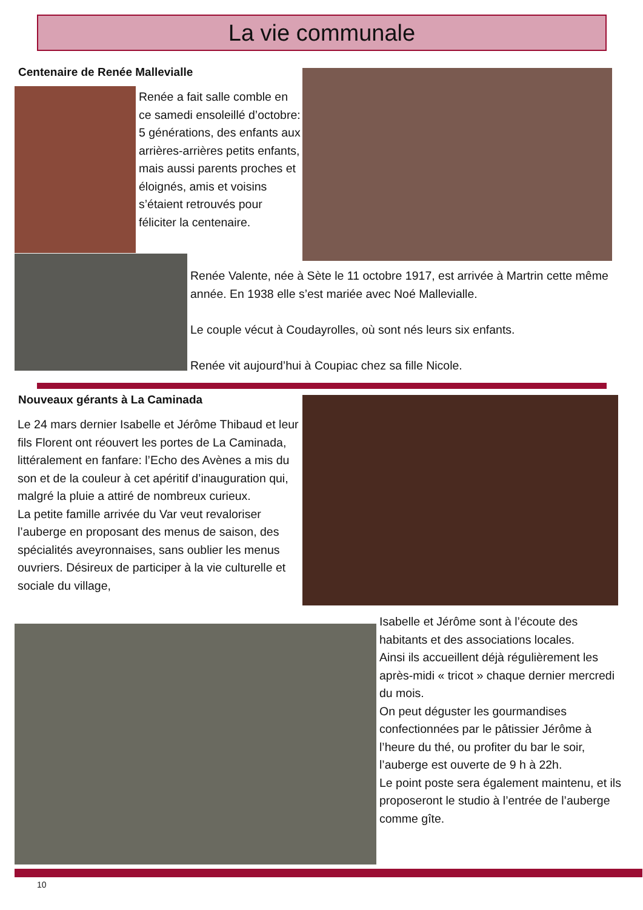La vie communale
Centenaire de Renée Mallevialle
Renée a fait salle comble en ce samedi ensoleillé d’octobre: 5 générations, des enfants aux arrières-arrières petits enfants, mais aussi parents proches et éloignés, amis et voisins s’étaient retrouvés pour féliciter la centenaire.
Renée Valente, née à Sète le 11 octobre 1917, est arrivée à Martrin cette même année. En 1938 elle s’est mariée avec Noé Mallevialle.
Le couple vécut à Coudayrolles, où sont nés leurs six enfants.
Renée vit aujourd’hui à Coupiac chez sa fille Nicole.
Nouveaux gérants à La Caminada
Le 24 mars dernier Isabelle et Jérôme Thibaud et leur fils Florent ont réouvert les portes de La Caminada, littéralement en fanfare: l’Echo des Avènes a mis du son et de la couleur à cet apéritif d’inauguration qui, malgré la pluie a attiré de nombreux curieux.
La petite famille arrivée du Var veut revaloriser l’auberge en proposant des menus de saison, des spécialités aveyronnaises, sans oublier les menus ouvriers. Désireux de participer à la vie culturelle et sociale du village,
Isabelle et Jérôme sont à l’écoute des habitants et des associations locales.
Ainsi ils accueillent déjà régulièrement les après-midi « tricot » chaque dernier mercredi du mois.
On peut déguster les gourmandises confectionnées par le pâtissier Jérôme à l’heure du thé, ou profiter du bar le soir, l’auberge est ouverte de 9 h à 22h.
Le point poste sera également maintenu, et ils proposeront le studio à l’entrée de l’auberge comme gîte.
10